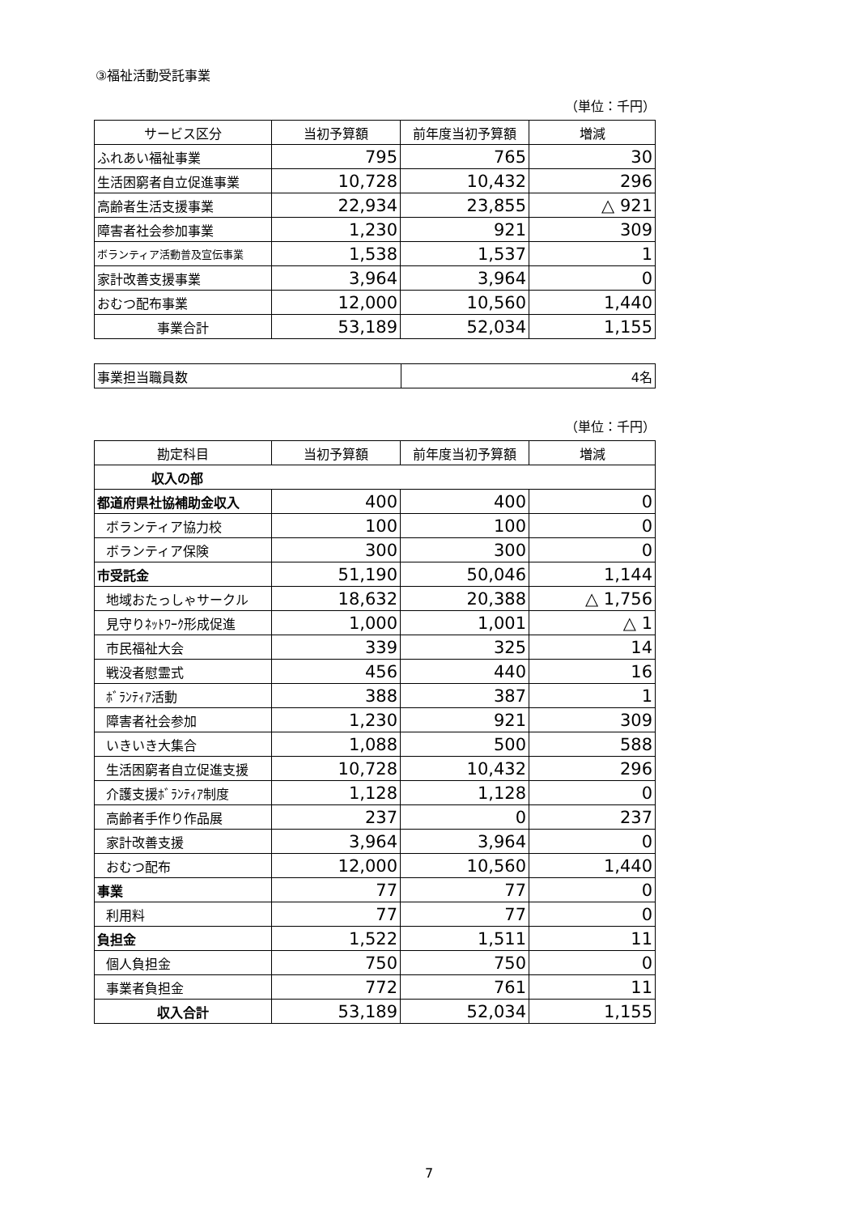③福祉活動受託事業
（単位：千円）
| サービス区分 | 当初予算額 | 前年度当初予算額 | 増減 |
| --- | --- | --- | --- |
| ふれあい福祉事業 | 795 | 765 | 30 |
| 生活困窮者自立促進事業 | 10,728 | 10,432 | 296 |
| 高齢者生活支援事業 | 22,934 | 23,855 | △ 921 |
| 障害者社会参加事業 | 1,230 | 921 | 309 |
| ボランティア活動普及宣伝事業 | 1,538 | 1,537 | 1 |
| 家計改善支援事業 | 3,964 | 3,964 | 0 |
| おむつ配布事業 | 12,000 | 10,560 | 1,440 |
| 事業合計 | 53,189 | 52,034 | 1,155 |
| 事業担当職員数 | 4名 |
（単位：千円）
| 勘定科目 | 当初予算額 | 前年度当初予算額 | 増減 |
| --- | --- | --- | --- |
| 収入の部 | | | |
| 都道府県社協補助金収入 | 400 | 400 | 0 |
| ボランティア協力校 | 100 | 100 | 0 |
| ボランティア保険 | 300 | 300 | 0 |
| 市受託金 | 51,190 | 50,046 | 1,144 |
| 地域おたっしゃサークル | 18,632 | 20,388 | △ 1,756 |
| 見守りﾈｯﾄﾜｰｸ形成促進 | 1,000 | 1,001 | △ 1 |
| 市民福祉大会 | 339 | 325 | 14 |
| 戦没者慰霊式 | 456 | 440 | 16 |
| ﾎﾞﾗﾝﾃｨｱ活動 | 388 | 387 | 1 |
| 障害者社会参加 | 1,230 | 921 | 309 |
| いきいき大集合 | 1,088 | 500 | 588 |
| 生活困窮者自立促進支援 | 10,728 | 10,432 | 296 |
| 介護支援ﾎﾞﾗﾝﾃｨｱ制度 | 1,128 | 1,128 | 0 |
| 高齢者手作り作品展 | 237 | 0 | 237 |
| 家計改善支援 | 3,964 | 3,964 | 0 |
| おむつ配布 | 12,000 | 10,560 | 1,440 |
| 事業 | 77 | 77 | 0 |
| 利用料 | 77 | 77 | 0 |
| 負担金 | 1,522 | 1,511 | 11 |
| 個人負担金 | 750 | 750 | 0 |
| 事業者負担金 | 772 | 761 | 11 |
| 収入合計 | 53,189 | 52,034 | 1,155 |
7